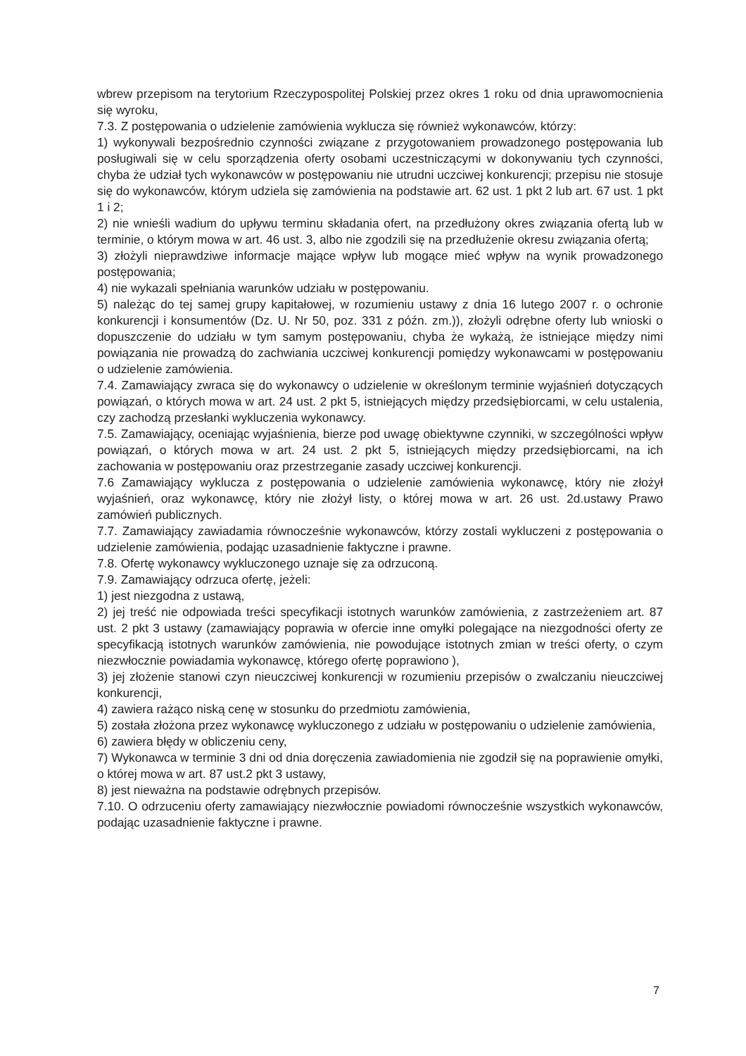wbrew przepisom na terytorium Rzeczypospolitej Polskiej przez okres 1 roku od dnia uprawomocnienia się wyroku,
7.3. Z postępowania o udzielenie zamówienia wyklucza się również wykonawców, którzy:
1) wykonywali bezpośrednio czynności związane z przygotowaniem prowadzonego postępowania lub posługiwali się w celu sporządzenia oferty osobami uczestniczącymi w dokonywaniu tych czynności, chyba że udział tych wykonawców w postępowaniu nie utrudni uczciwej konkurencji; przepisu nie stosuje się do wykonawców, którym udziela się zamówienia na podstawie art. 62 ust. 1 pkt 2 lub art. 67 ust. 1 pkt 1 i 2;
2) nie wnieśli wadium do upływu terminu składania ofert, na przedłużony okres związania ofertą lub w terminie, o którym mowa w art. 46 ust. 3, albo nie zgodzili się na przedłużenie okresu związania ofertą;
3) złożyli nieprawdziwe informacje mające wpływ lub mogące mieć wpływ na wynik prowadzonego postępowania;
4) nie wykazali spełniania warunków udziału w postępowaniu.
5) należąc do tej samej grupy kapitałowej, w rozumieniu ustawy z dnia 16 lutego 2007 r. o ochronie konkurencji i konsumentów (Dz. U. Nr 50, poz. 331 z późn. zm.)), złożyli odrębne oferty lub wnioski o dopuszczenie do udziału w tym samym postępowaniu, chyba że wykażą, że istniejące między nimi powiązania nie prowadzą do zachwiania uczciwej konkurencji pomiędzy wykonawcami w postępowaniu o udzielenie zamówienia.
7.4. Zamawiający zwraca się do wykonawcy o udzielenie w określonym terminie wyjaśnień dotyczących powiązań, o których mowa w art. 24 ust. 2 pkt 5, istniejących między przedsiębiorcami, w celu ustalenia, czy zachodzą przesłanki wykluczenia wykonawcy.
7.5. Zamawiający, oceniając wyjaśnienia, bierze pod uwagę obiektywne czynniki, w szczególności wpływ powiązań, o których mowa w art. 24 ust. 2 pkt 5, istniejących między przedsiębiorcami, na ich zachowania w postępowaniu oraz przestrzeganie zasady uczciwej konkurencji.
7.6 Zamawiający wyklucza z postępowania o udzielenie zamówienia wykonawcę, który nie złożył wyjaśnień, oraz wykonawcę, który nie złożył listy, o której mowa w art. 26 ust. 2d.ustawy Prawo zamówień publicznych.
7.7. Zamawiający zawiadamia równocześnie wykonawców, którzy zostali wykluczeni z postępowania o udzielenie zamówienia, podając uzasadnienie faktyczne i prawne.
7.8. Ofertę wykonawcy wykluczonego uznaje się za odrzuconą.
7.9. Zamawiający odrzuca ofertę, jeżeli:
1) jest niezgodna z ustawą,
2) jej treść nie odpowiada treści specyfikacji istotnych warunków zamówienia, z zastrzeżeniem art. 87 ust. 2 pkt 3 ustawy (zamawiający poprawia w ofercie inne omyłki polegające na niezgodności oferty ze specyfikacją istotnych warunków zamówienia, nie powodujące istotnych zmian w treści oferty, o czym niezwłocznie powiadamia wykonawcę, którego ofertę poprawiono ),
3) jej złożenie stanowi czyn nieuczciwej konkurencji w rozumieniu przepisów o zwalczaniu nieuczciwej konkurencji,
4) zawiera rażąco niską cenę w stosunku do przedmiotu zamówienia,
5) została złożona przez wykonawcę wykluczonego z udziału w postępowaniu o udzielenie zamówienia,
6) zawiera błędy w obliczeniu ceny,
7) Wykonawca w terminie 3 dni od dnia doręczenia zawiadomienia nie zgodził się na poprawienie omyłki, o której mowa w art. 87 ust.2 pkt 3 ustawy,
8) jest nieważna na podstawie odrębnych przepisów.
7.10. O odrzuceniu oferty zamawiający niezwłocznie powiadomi równocześnie wszystkich wykonawców, podając uzasadnienie faktyczne i prawne.
7